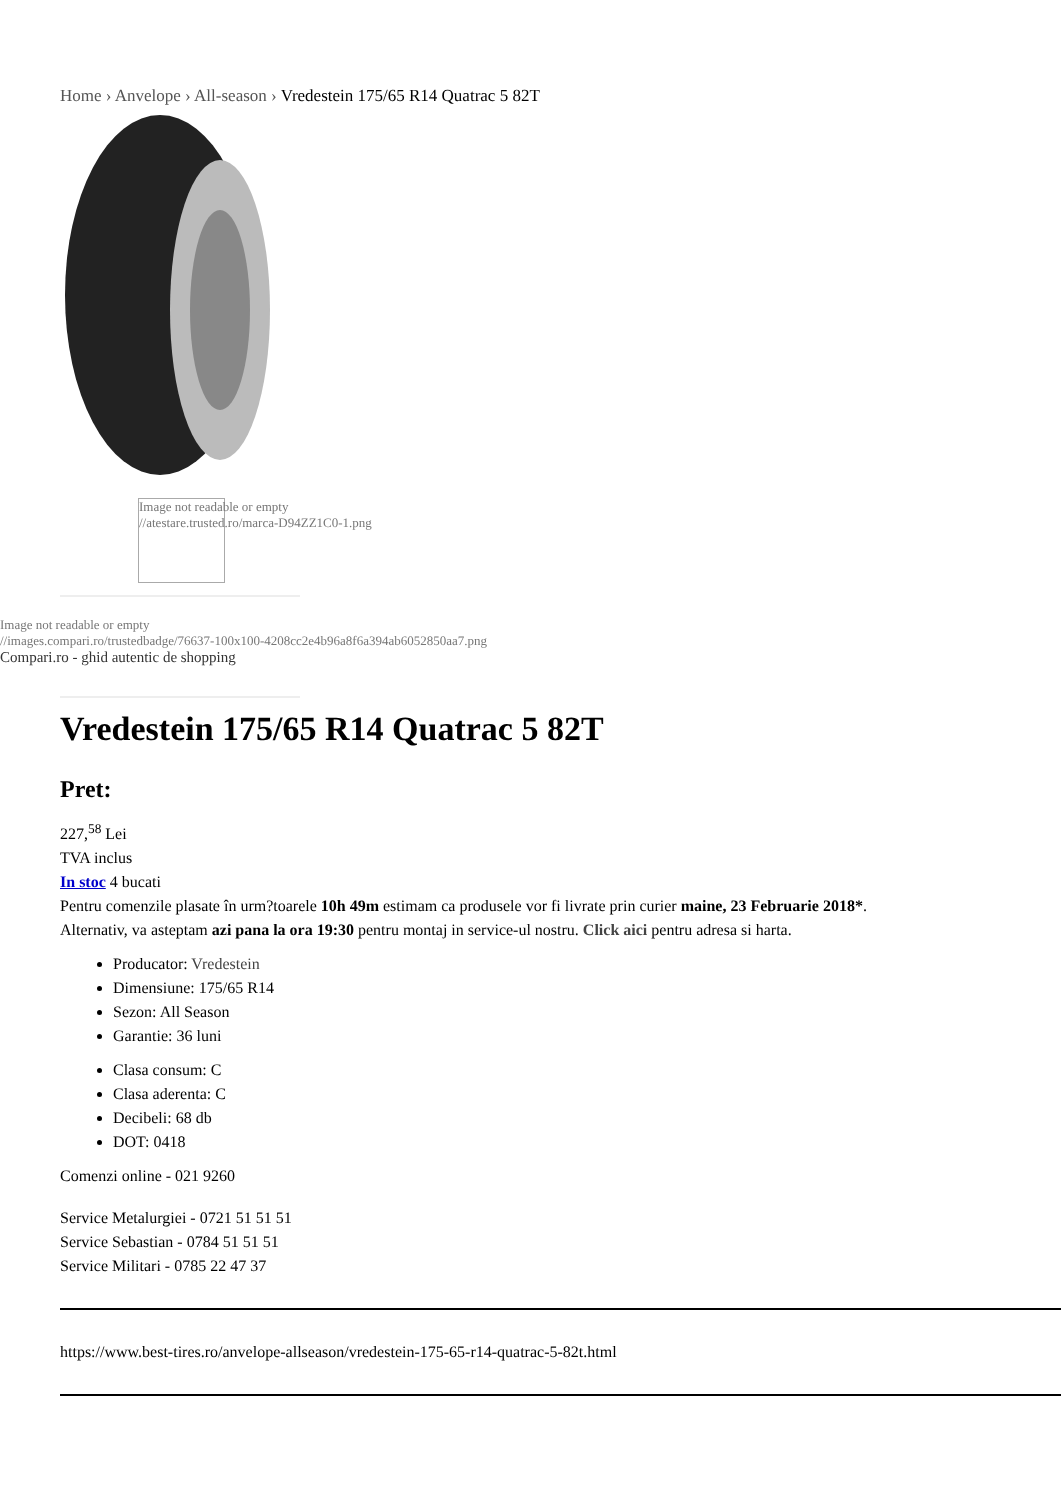Home › Anvelope › All-season › Vredestein 175/65 R14 Quatrac 5 82T
Image not readable or empty
//atestare.trusted.ro/marca-D94ZZ1C0-1.png
Image not readable or empty
//images.compari.ro/trustedbadge/76637-100x100-4208cc2e4b96a8f6a394ab6052850aa7.png
Compari.ro - ghid autentic de shopping
Vredestein 175/65 R14 Quatrac 5 82T
Pret:
227,<sup>58</sup> Lei
TVA inclus
In stoc 4 bucati
Pentru comenzile plasate în urm?toarele 10h 49m estimam ca produsele vor fi livrate prin curier maine, 23 Februarie 2018*.
Alternativ, va asteptam azi pana la ora 19:30 pentru montaj in service-ul nostru. Click aici pentru adresa si harta.
Producator: Vredestein
Dimensiune: 175/65 R14
Sezon: All Season
Garantie: 36 luni
Clasa consum: C
Clasa aderenta: C
Decibeli: 68 db
DOT: 0418
Comenzi online - 021 9260
Service Metalurgiei - 0721 51 51 51
Service Sebastian - 0784 51 51 51
Service Militari - 0785 22 47 37
https://www.best-tires.ro/anvelope-allseason/vredestein-175-65-r14-quatrac-5-82t.html